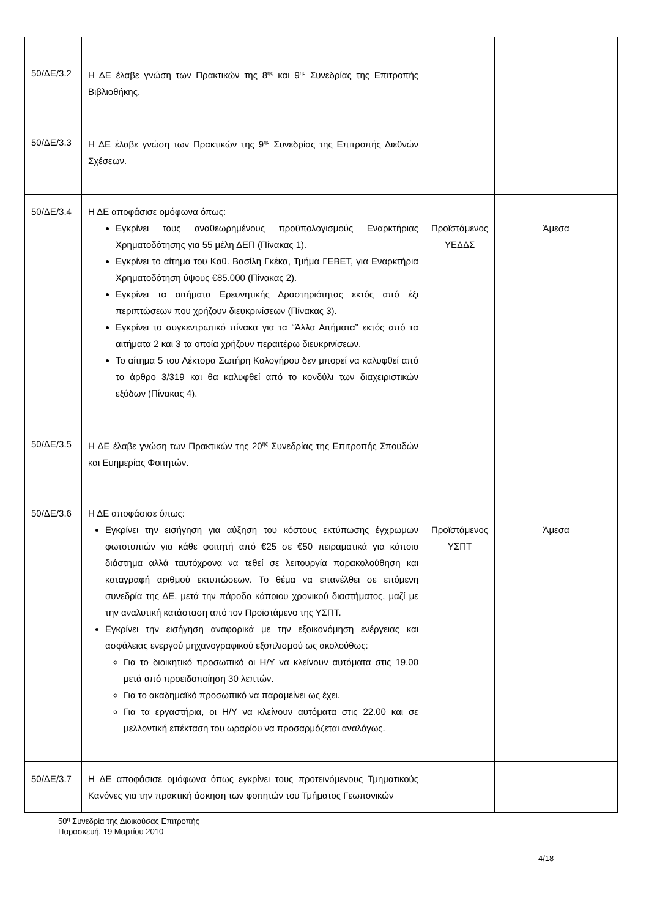| 50/ΔΕ/3.2 | Η ΔΕ έλαβε γνώση των Πρακτικών της 8<sup>ης</sup> και 9<sup>ης</sup> Συνεδρίας της Επιτροπής Βιβλιοθήκης. | | |
| 50/ΔΕ/3.3 | Η ΔΕ έλαβε γνώση των Πρακτικών της 9<sup>ης</sup> Συνεδρίας της Επιτροπής Διεθνών Σχέσεων. | | |
| 50/ΔΕ/3.4 | Η ΔΕ αποφάσισε ομόφωνα όπως: Εγκρίνει τους αναθεωρημένους προϋπολογισμούς Εναρκτήριας Χρηματοδότησης για 55 μέλη ΔΕΠ (Πίνακας 1). Εγκρίνει το αίτημα του Καθ. Βασίλη Γκέκα, Τμήμα ΓΕΒΕΤ, για Εναρκτήρια Χρηματοδότηση ύψους €85.000 (Πίνακας 2). Εγκρίνει τα αιτήματα Ερευνητικής Δραστηριότητας εκτός από έξι περιπτώσεων που χρήζουν διευκρινίσεων (Πίνακας 3). Εγκρίνει το συγκεντρωτικό πίνακα για τα “Άλλα Αιτήματα” εκτός από τα αιτήματα 2 και 3 τα οποία χρήζουν περαιτέρω διευκρινίσεων. Το αίτημα 5 του Λέκτορα Σωτήρη Καλογήρου δεν μπορεί να καλυφθεί από το άρθρο 3/319 και θα καλυφθεί από το κονδύλι των διαχειριστικών εξόδων (Πίνακας 4). | Προϊστάμενος ΥΕΔΔΣ | Άμεσα |
| 50/ΔΕ/3.5 | Η ΔΕ έλαβε γνώση των Πρακτικών της 20<sup>ης</sup> Συνεδρίας της Επιτροπής Σπουδών και Ευημερίας Φοιτητών. | | |
| 50/ΔΕ/3.6 | Η ΔΕ αποφάσισε όπως: Εγκρίνει την εισήγηση για αύξηση του κόστους εκτύπωσης έγχρωμων φωτοτυπιών για κάθε φοιτητή από €25 σε €50 πειραματικά για κάποιο διάστημα αλλά ταυτόχρονα να τεθεί σε λειτουργία παρακολούθηση και καταγραφή αριθμού εκτυπώσεων. Το θέμα να επανέλθει σε επόμενη συνεδρία της ΔΕ, μετά την πάροδο κάποιου χρονικού διαστήματος, μαζί με την αναλυτική κατάσταση από τον Προϊστάμενο της ΥΣΠΤ. Εγκρίνει την εισήγηση αναφορικά με την εξοικονόμηση ενέργειας και ασφάλειας ενεργού μηχανογραφικού εξοπλισμού ως ακολούθως: Για το διοικητικό προσωπικό οι Η/Υ να κλείνουν αυτόματα στις 19.00 μετά από προειδοποίηση 30 λεπτών. Για το ακαδημαϊκό προσωπικό να παραμείνει ως έχει. Για τα εργαστήρια, οι Η/Υ να κλείνουν αυτόματα στις 22.00 και σε μελλοντική επέκταση του ωραρίου να προσαρμόζεται αναλόγως. | Προϊστάμενος ΥΣΠΤ | Άμεσα |
| 50/ΔΕ/3.7 | Η ΔΕ αποφάσισε ομόφωνα όπως εγκρίνει τους προτεινόμενους Τμηματικούς Κανόνες για την πρακτική άσκηση των φοιτητών του Τμήματος Γεωπονικών | | |
50<sup>η</sup> Συνεδρία της Διοικούσας Επιτροπής
Παρασκευή, 19 Μαρτίου 2010
4/18